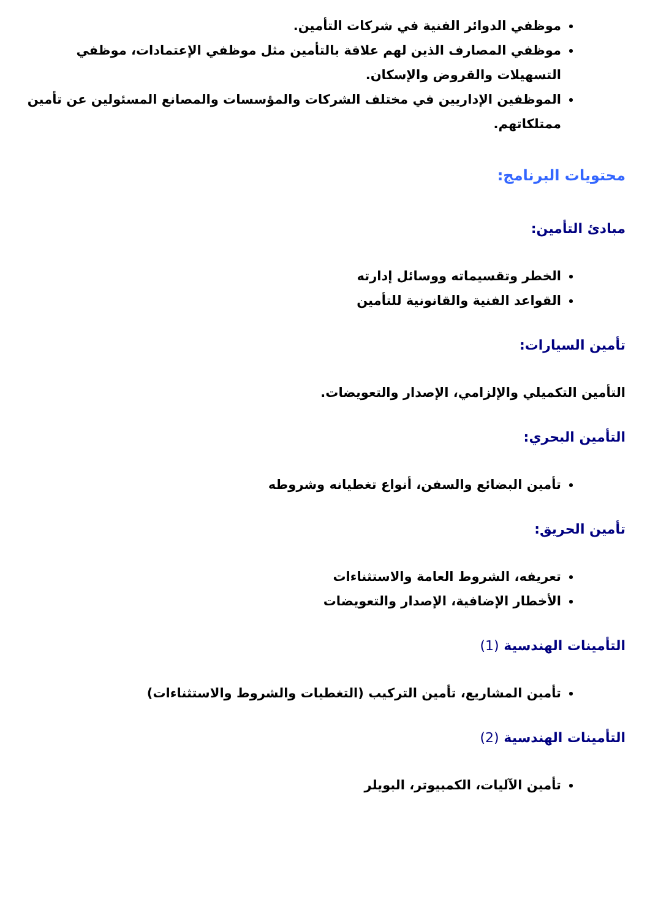موظفي الدوائر الفنية في شركات التأمين.
موظفي المصارف الذين لهم علاقة بالتأمين مثل موظفي الإعتمادات، موظفي التسهيلات والقروض والإسكان.
الموظفين الإداريين في مختلف الشركات والمؤسسات والمصانع المسئولين عن تأمين ممتلكاتهم.
محتويات البرنامج:
مبادئ التأمين:
الخطر وتقسيماته ووسائل إدارته
القواعد الفنية والقانونية للتأمين
تأمين السيارات:
التأمين التكميلي والإلزامي، الإصدار والتعويضات.
التأمين البحري:
تأمين البضائع والسفن، أنواع تغطيانه وشروطه
تأمين الحريق:
تعريفه، الشروط العامة والاستثناءات
الأخطار الإضافية، الإصدار والتعويضات
التأمينات الهندسية (1)
تأمين المشاريع، تأمين التركيب (التغطيات والشروط والاستثناءات)
التأمينات الهندسية (2)
تأمين الآليات، الكمبيوتر، البويلر